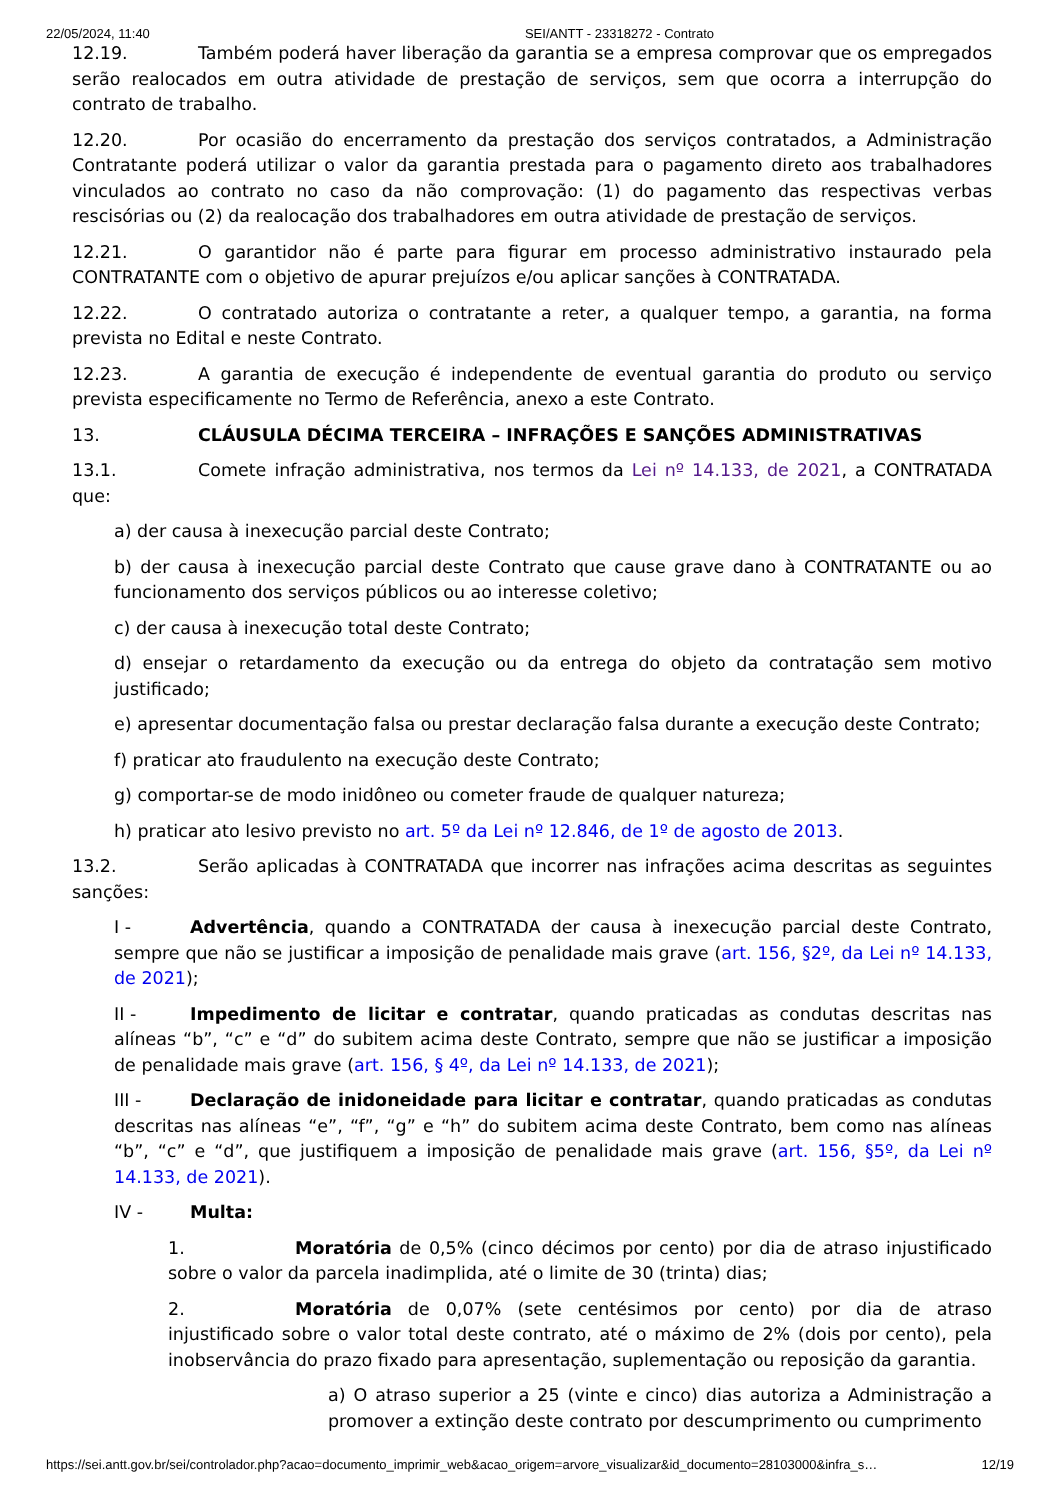22/05/2024, 11:40 SEI/ANTT - 23318272 - Contrato
12.19. Também poderá haver liberação da garantia se a empresa comprovar que os empregados serão realocados em outra atividade de prestação de serviços, sem que ocorra a interrupção do contrato de trabalho.
12.20. Por ocasião do encerramento da prestação dos serviços contratados, a Administração Contratante poderá utilizar o valor da garantia prestada para o pagamento direto aos trabalhadores vinculados ao contrato no caso da não comprovação: (1) do pagamento das respectivas verbas rescisórias ou (2) da realocação dos trabalhadores em outra atividade de prestação de serviços.
12.21. O garantidor não é parte para figurar em processo administrativo instaurado pela CONTRATANTE com o objetivo de apurar prejuízos e/ou aplicar sanções à CONTRATADA.
12.22. O contratado autoriza o contratante a reter, a qualquer tempo, a garantia, na forma prevista no Edital e neste Contrato.
12.23. A garantia de execução é independente de eventual garantia do produto ou serviço prevista especificamente no Termo de Referência, anexo a este Contrato.
13. CLÁUSULA DÉCIMA TERCEIRA – INFRAÇÕES E SANÇÕES ADMINISTRATIVAS
13.1. Comete infração administrativa, nos termos da Lei nº 14.133, de 2021, a CONTRATADA que:
a) der causa à inexecução parcial deste Contrato;
b) der causa à inexecução parcial deste Contrato que cause grave dano à CONTRATANTE ou ao funcionamento dos serviços públicos ou ao interesse coletivo;
c) der causa à inexecução total deste Contrato;
d) ensejar o retardamento da execução ou da entrega do objeto da contratação sem motivo justificado;
e) apresentar documentação falsa ou prestar declaração falsa durante a execução deste Contrato;
f) praticar ato fraudulento na execução deste Contrato;
g) comportar-se de modo inidôneo ou cometer fraude de qualquer natureza;
h) praticar ato lesivo previsto no art. 5º da Lei nº 12.846, de 1º de agosto de 2013.
13.2. Serão aplicadas à CONTRATADA que incorrer nas infrações acima descritas as seguintes sanções:
I - Advertência, quando a CONTRATADA der causa à inexecução parcial deste Contrato, sempre que não se justificar a imposição de penalidade mais grave (art. 156, §2º, da Lei nº 14.133, de 2021);
II - Impedimento de licitar e contratar, quando praticadas as condutas descritas nas alíneas “b”, “c” e “d” do subitem acima deste Contrato, sempre que não se justificar a imposição de penalidade mais grave (art. 156, § 4º, da Lei nº 14.133, de 2021);
III - Declaração de inidoneidade para licitar e contratar, quando praticadas as condutas descritas nas alíneas “e”, “f”, “g” e “h” do subitem acima deste Contrato, bem como nas alíneas “b”, “c” e “d”, que justifiquem a imposição de penalidade mais grave (art. 156, §5º, da Lei nº 14.133, de 2021).
IV - Multa:
1. Moratória de 0,5% (cinco décimos por cento) por dia de atraso injustificado sobre o valor da parcela inadimplida, até o limite de 30 (trinta) dias;
2. Moratória de 0,07% (sete centésimos por cento) por dia de atraso injustificado sobre o valor total deste contrato, até o máximo de 2% (dois por cento), pela inobservância do prazo fixado para apresentação, suplementação ou reposição da garantia.
a) O atraso superior a 25 (vinte e cinco) dias autoriza a Administração a promover a extinção deste contrato por descumprimento ou cumprimento
https://sei.antt.gov.br/sei/controlador.php?acao=documento_imprimir_web&acao_origem=arvore_visualizar&id_documento=28103000&infra_s… 12/19